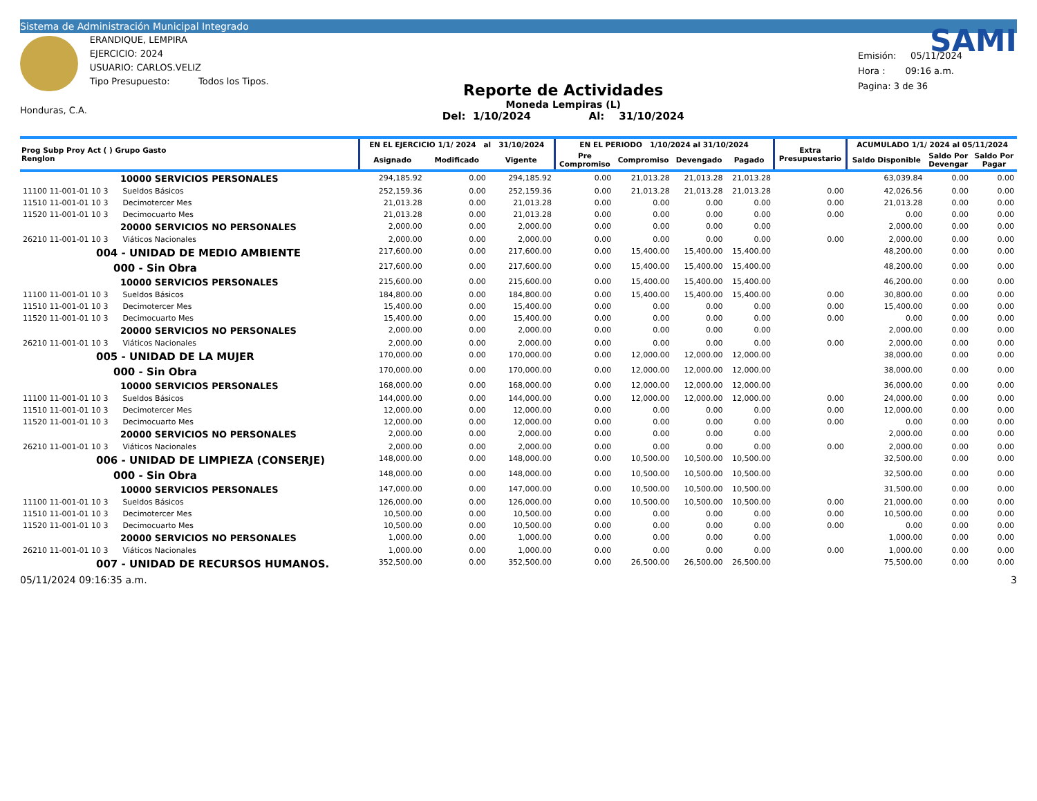Sistema de Administración Municipal Integrado
Honduras, C.A.
ERANDIQUE, LEMPIRA
EJERCICIO: 2024
USUARIO: CARLOS.VELIZ
Tipo Presupuesto: Todos los Tipos.
Reporte de Actividades
Moneda Lempiras (L)
Del: 1/10/2024 Al: 31/10/2024
SAMI
Emisión: 05/11/2024
Hora : 09:16 a.m.
Pagina: 3 de 36
| Prog Subp Proy Act ( ) Grupo Gasto Renglon | EN EL EJERCICIO 1/1/ 2024 al 31/10/2024 | | | EN EL PERIODO 1/10/2024 al 31/10/2024 | | | | Extra Presupuestario | ACUMULADO 1/1/ 2024 al 05/11/2024 | | |
| --- | --- | --- | --- | --- | --- | --- | --- | --- | --- | --- | --- |
| | Asignado | Modificado | Vigente | Pre Compromiso | Compromiso | Devengado | Pagado | | Saldo Disponible | Saldo Por Devengar | Saldo Por Pagar |
| 10000 SERVICIOS PERSONALES | 294,185.92 | 0.00 | 294,185.92 | 0.00 | 21,013.28 | 21,013.28 | 21,013.28 | | 63,039.84 | 0.00 | 0.00 |
| 11100 11-001-01 10 3 Sueldos Básicos | 252,159.36 | 0.00 | 252,159.36 | 0.00 | 21,013.28 | 21,013.28 | 21,013.28 | 0.00 | 42,026.56 | 0.00 | 0.00 |
| 11510 11-001-01 10 3 Decimotercer Mes | 21,013.28 | 0.00 | 21,013.28 | 0.00 | 0.00 | 0.00 | 0.00 | 0.00 | 21,013.28 | 0.00 | 0.00 |
| 11520 11-001-01 10 3 Decimocuarto Mes | 21,013.28 | 0.00 | 21,013.28 | 0.00 | 0.00 | 0.00 | 0.00 | 0.00 | 0.00 | 0.00 | 0.00 |
| 20000 SERVICIOS NO PERSONALES | 2,000.00 | 0.00 | 2,000.00 | 0.00 | 0.00 | 0.00 | 0.00 | | 2,000.00 | 0.00 | 0.00 |
| 26210 11-001-01 10 3 Viáticos Nacionales | 2,000.00 | 0.00 | 2,000.00 | 0.00 | 0.00 | 0.00 | 0.00 | 0.00 | 2,000.00 | 0.00 | 0.00 |
| 004 - UNIDAD DE MEDIO AMBIENTE | 217,600.00 | 0.00 | 217,600.00 | 0.00 | 15,400.00 | 15,400.00 | 15,400.00 | | 48,200.00 | 0.00 | 0.00 |
| 000 - Sin Obra | 217,600.00 | 0.00 | 217,600.00 | 0.00 | 15,400.00 | 15,400.00 | 15,400.00 | | 48,200.00 | 0.00 | 0.00 |
| 10000 SERVICIOS PERSONALES | 215,600.00 | 0.00 | 215,600.00 | 0.00 | 15,400.00 | 15,400.00 | 15,400.00 | | 46,200.00 | 0.00 | 0.00 |
| 11100 11-001-01 10 3 Sueldos Básicos | 184,800.00 | 0.00 | 184,800.00 | 0.00 | 15,400.00 | 15,400.00 | 15,400.00 | 0.00 | 30,800.00 | 0.00 | 0.00 |
| 11510 11-001-01 10 3 Decimotercer Mes | 15,400.00 | 0.00 | 15,400.00 | 0.00 | 0.00 | 0.00 | 0.00 | 0.00 | 15,400.00 | 0.00 | 0.00 |
| 11520 11-001-01 10 3 Decimocuarto Mes | 15,400.00 | 0.00 | 15,400.00 | 0.00 | 0.00 | 0.00 | 0.00 | 0.00 | 0.00 | 0.00 | 0.00 |
| 20000 SERVICIOS NO PERSONALES | 2,000.00 | 0.00 | 2,000.00 | 0.00 | 0.00 | 0.00 | 0.00 | | 2,000.00 | 0.00 | 0.00 |
| 26210 11-001-01 10 3 Viáticos Nacionales | 2,000.00 | 0.00 | 2,000.00 | 0.00 | 0.00 | 0.00 | 0.00 | 0.00 | 2,000.00 | 0.00 | 0.00 |
| 005 - UNIDAD DE LA MUJER | 170,000.00 | 0.00 | 170,000.00 | 0.00 | 12,000.00 | 12,000.00 | 12,000.00 | | 38,000.00 | 0.00 | 0.00 |
| 000 - Sin Obra | 170,000.00 | 0.00 | 170,000.00 | 0.00 | 12,000.00 | 12,000.00 | 12,000.00 | | 38,000.00 | 0.00 | 0.00 |
| 10000 SERVICIOS PERSONALES | 168,000.00 | 0.00 | 168,000.00 | 0.00 | 12,000.00 | 12,000.00 | 12,000.00 | | 36,000.00 | 0.00 | 0.00 |
| 11100 11-001-01 10 3 Sueldos Básicos | 144,000.00 | 0.00 | 144,000.00 | 0.00 | 12,000.00 | 12,000.00 | 12,000.00 | 0.00 | 24,000.00 | 0.00 | 0.00 |
| 11510 11-001-01 10 3 Decimotercer Mes | 12,000.00 | 0.00 | 12,000.00 | 0.00 | 0.00 | 0.00 | 0.00 | 0.00 | 12,000.00 | 0.00 | 0.00 |
| 11520 11-001-01 10 3 Decimocuarto Mes | 12,000.00 | 0.00 | 12,000.00 | 0.00 | 0.00 | 0.00 | 0.00 | 0.00 | 0.00 | 0.00 | 0.00 |
| 20000 SERVICIOS NO PERSONALES | 2,000.00 | 0.00 | 2,000.00 | 0.00 | 0.00 | 0.00 | 0.00 | | 2,000.00 | 0.00 | 0.00 |
| 26210 11-001-01 10 3 Viáticos Nacionales | 2,000.00 | 0.00 | 2,000.00 | 0.00 | 0.00 | 0.00 | 0.00 | 0.00 | 2,000.00 | 0.00 | 0.00 |
| 006 - UNIDAD DE LIMPIEZA (CONSERJE) | 148,000.00 | 0.00 | 148,000.00 | 0.00 | 10,500.00 | 10,500.00 | 10,500.00 | | 32,500.00 | 0.00 | 0.00 |
| 000 - Sin Obra | 148,000.00 | 0.00 | 148,000.00 | 0.00 | 10,500.00 | 10,500.00 | 10,500.00 | | 32,500.00 | 0.00 | 0.00 |
| 10000 SERVICIOS PERSONALES | 147,000.00 | 0.00 | 147,000.00 | 0.00 | 10,500.00 | 10,500.00 | 10,500.00 | | 31,500.00 | 0.00 | 0.00 |
| 11100 11-001-01 10 3 Sueldos Básicos | 126,000.00 | 0.00 | 126,000.00 | 0.00 | 10,500.00 | 10,500.00 | 10,500.00 | 0.00 | 21,000.00 | 0.00 | 0.00 |
| 11510 11-001-01 10 3 Decimotercer Mes | 10,500.00 | 0.00 | 10,500.00 | 0.00 | 0.00 | 0.00 | 0.00 | 0.00 | 10,500.00 | 0.00 | 0.00 |
| 11520 11-001-01 10 3 Decimocuarto Mes | 10,500.00 | 0.00 | 10,500.00 | 0.00 | 0.00 | 0.00 | 0.00 | 0.00 | 0.00 | 0.00 | 0.00 |
| 20000 SERVICIOS NO PERSONALES | 1,000.00 | 0.00 | 1,000.00 | 0.00 | 0.00 | 0.00 | 0.00 | | 1,000.00 | 0.00 | 0.00 |
| 26210 11-001-01 10 3 Viáticos Nacionales | 1,000.00 | 0.00 | 1,000.00 | 0.00 | 0.00 | 0.00 | 0.00 | 0.00 | 1,000.00 | 0.00 | 0.00 |
| 007 - UNIDAD DE RECURSOS HUMANOS. | 352,500.00 | 0.00 | 352,500.00 | 0.00 | 26,500.00 | 26,500.00 | 26,500.00 | | 75,500.00 | 0.00 | 0.00 |
05/11/2024 09:16:35 a.m. 3